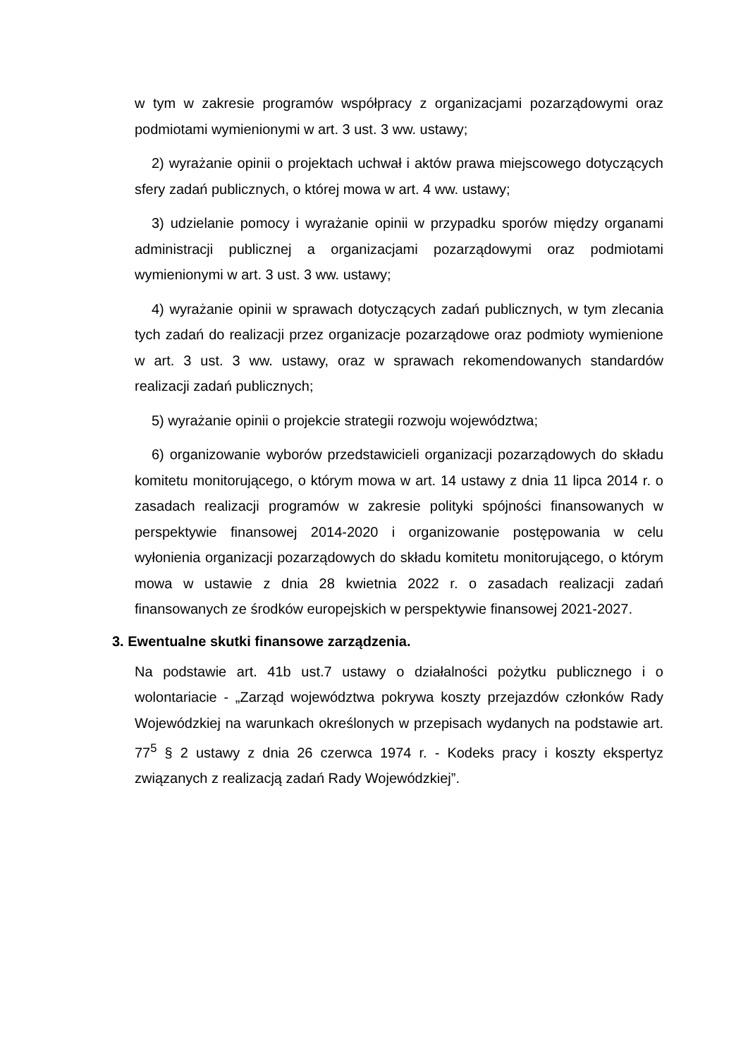w tym w zakresie programów współpracy z organizacjami pozarządowymi oraz podmiotami wymienionymi w art. 3 ust. 3 ww. ustawy;
2) wyrażanie opinii o projektach uchwał i aktów prawa miejscowego dotyczących sfery zadań publicznych, o której mowa w art. 4 ww. ustawy;
3) udzielanie pomocy i wyrażanie opinii w przypadku sporów między organami administracji publicznej a organizacjami pozarządowymi oraz podmiotami wymienionymi w art. 3 ust. 3 ww. ustawy;
4) wyrażanie opinii w sprawach dotyczących zadań publicznych, w tym zlecania tych zadań do realizacji przez organizacje pozarządowe oraz podmioty wymienione w art. 3 ust. 3 ww. ustawy, oraz w sprawach rekomendowanych standardów realizacji zadań publicznych;
5) wyrażanie opinii o projekcie strategii rozwoju województwa;
6) organizowanie wyborów przedstawicieli organizacji pozarządowych do składu komitetu monitorującego, o którym mowa w art. 14 ustawy z dnia 11 lipca 2014 r. o zasadach realizacji programów w zakresie polityki spójności finansowanych w perspektywie finansowej 2014-2020 i organizowanie postępowania w celu wyłonienia organizacji pozarządowych do składu komitetu monitorującego, o którym mowa w ustawie z dnia 28 kwietnia 2022 r. o zasadach realizacji zadań finansowanych ze środków europejskich w perspektywie finansowej 2021-2027.
3. Ewentualne skutki finansowe zarządzenia.
Na podstawie art. 41b ust.7 ustawy o działalności pożytku publicznego i o wolontariacie - „Zarząd województwa pokrywa koszty przejazdów członków Rady Wojewódzkiej na warunkach określonych w przepisach wydanych na podstawie art. 77<sup>5</sup> § 2 ustawy z dnia 26 czerwca 1974 r. - Kodeks pracy i koszty ekspertyz związanych z realizacją zadań Rady Wojewódzkiej”.